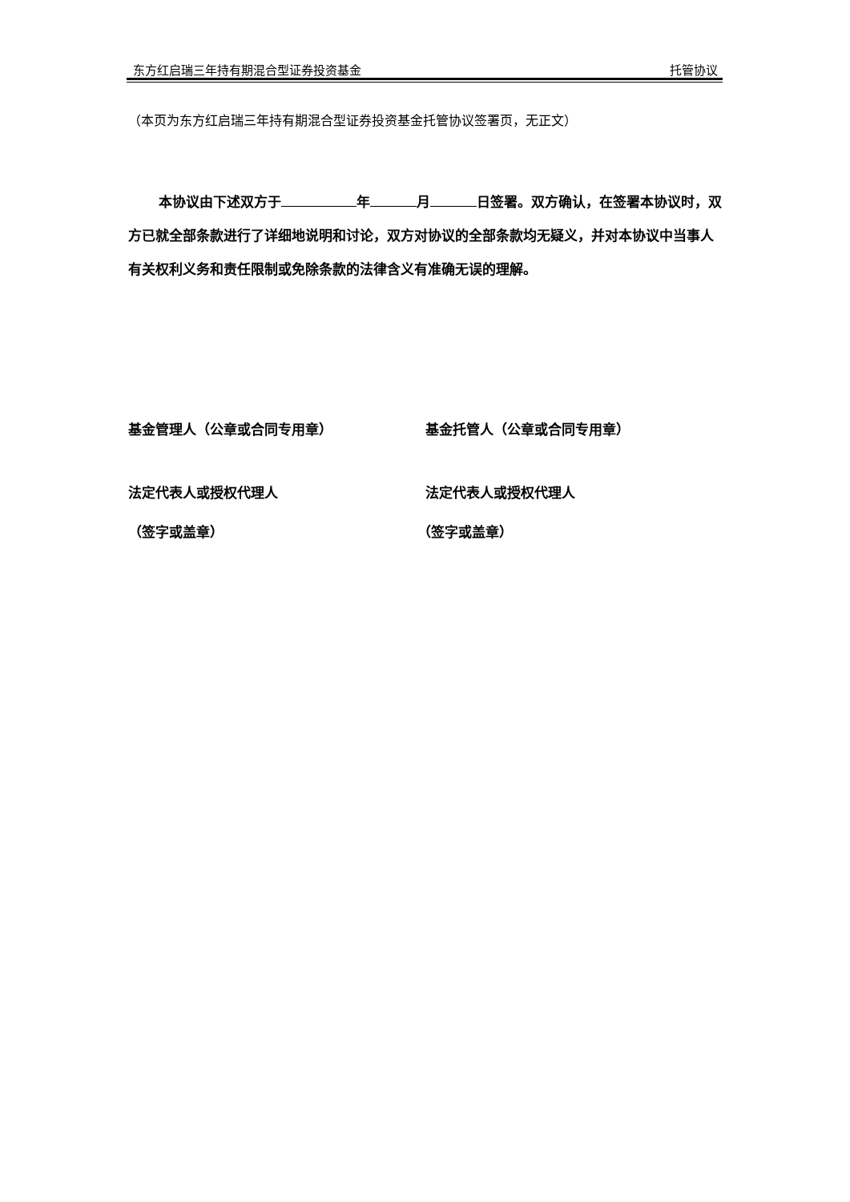东方红启瑞三年持有期混合型证券投资基金 托管协议
（本页为东方红启瑞三年持有期混合型证券投资基金托管协议签署页，无正文）
本协议由下述双方于 年 月 日签署。双方确认，在签署本协议时，双方已就全部条款进行了详细地说明和讨论，双方对协议的全部条款均无疑义，并对本协议中当事人有关权利义务和责任限制或免除条款的法律含义有准确无误的理解。
基金管理人（公章或合同专用章）
法定代表人或授权代理人
（签字或盖章）
基金托管人（公章或合同专用章）
法定代表人或授权代理人
（签字或盖章）